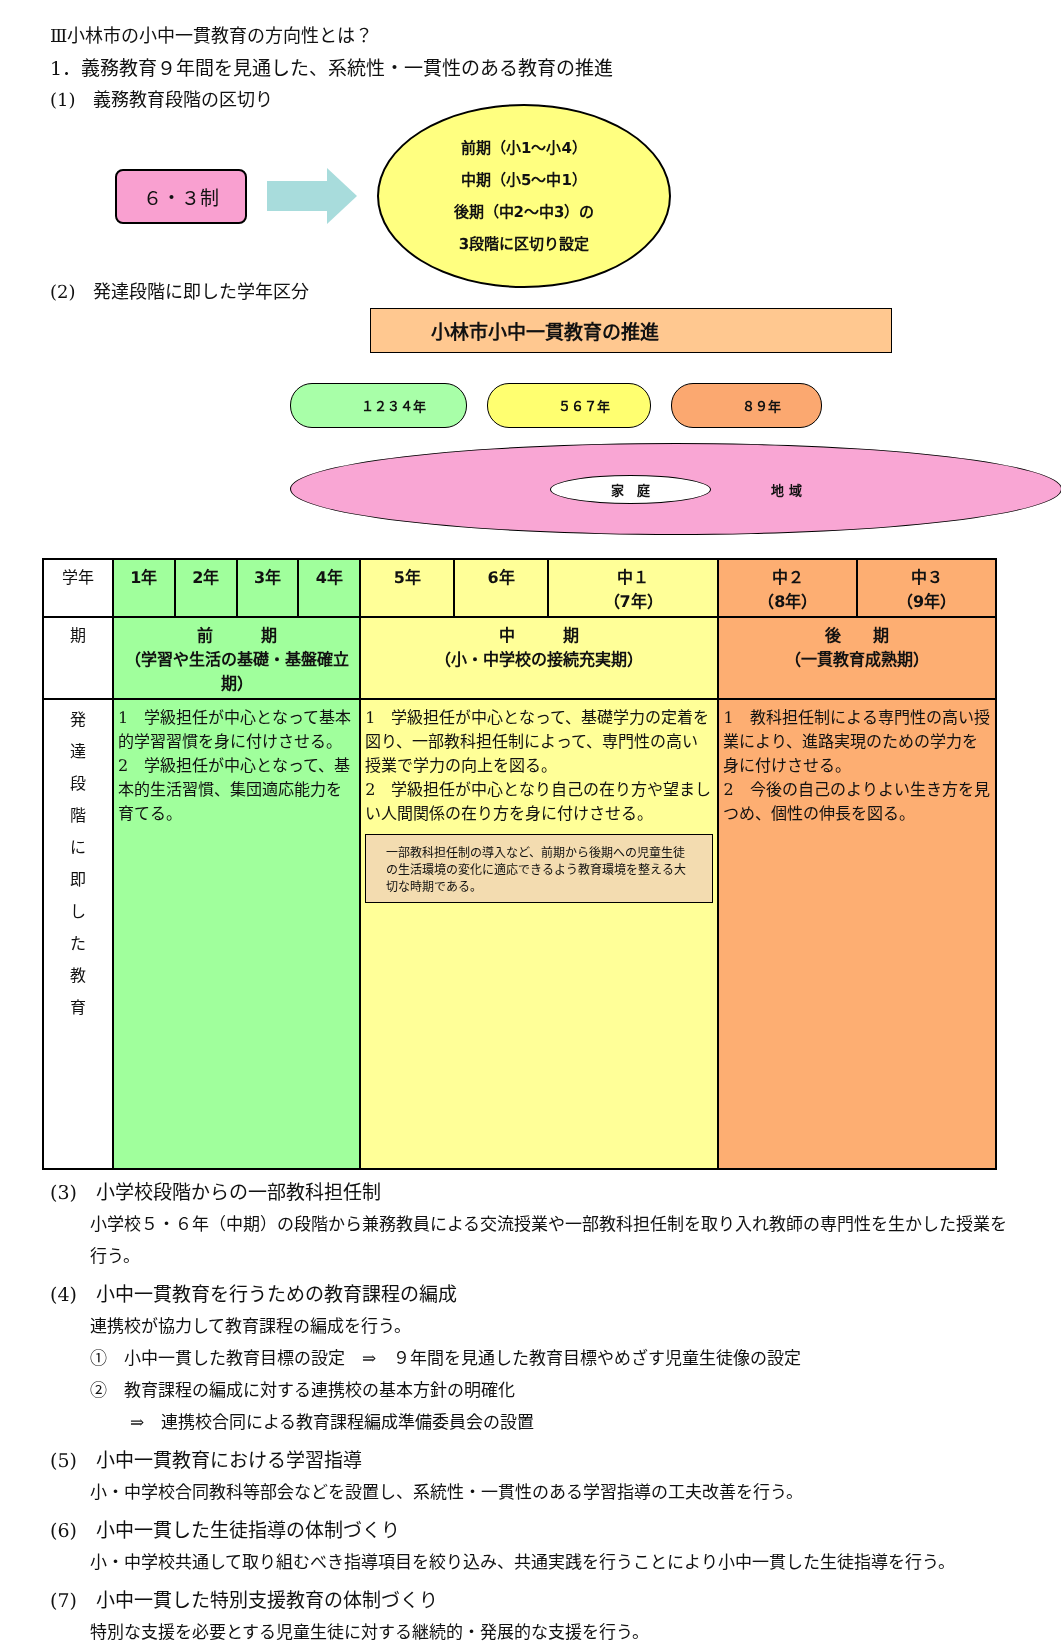Ⅲ小林市の小中一貫教育の方向性とは？
1．義務教育９年間を見通した、系統性・一貫性のある教育の推進
(1)　義務教育段階の区切り
６・３制
前期（小1～小4）
中期（小5～中1）
後期（中2～中3）の
3段階に区切り設定
(2)　発達段階に即した学年区分
小林市小中一貫教育の推進
１２３４年 ５６７年 ８９年
家　庭 地 域
| 学年 | 1年 | 2年 | 3年 | 4年 | 5年 | 6年 | 中１ （7年） | 中２ （8年） | 中３ （9年） |
| --- | --- | --- | --- | --- | --- | --- | --- | --- | --- |
| 期 | 前 期 （学習や生活の基礎・基盤確立期） | | | | 中 期 （小・中学校の接続充実期） | | | 後 期 （一貫教育成熟期） | |
| 発 達 段 階 に 即 し た 教 育 | 1 学級担任が中心となって基本的学習習慣を身に付けさせる。 2 学級担任が中心となって、基本的生活習慣、集団適応能力を育てる。 | | | | 1 学級担任が中心となって、基礎学力の定着を図り、一部教科担任制によって、専門性の高い授業で学力の向上を図る。 2 学級担任が中心となり自己の在り方や望ましい人間関係の在り方を身に付けさせる。 一部教科担任制の導入など、前期から後期への児童生徒の生活環境の変化に適応できるよう教育環境を整える大切な時期である。 | | | 1 教科担任制による専門性の高い授業により、進路実現のための学力を身に付けさせる。 2 今後の自己のよりよい生き方を見つめ、個性の伸長を図る。 | |
(3)　小学校段階からの一部教科担任制
小学校５・６年（中期）の段階から兼務教員による交流授業や一部教科担任制を取り入れ教師の専門性を生かした授業を行う。
(4)　小中一貫教育を行うための教育課程の編成
連携校が協力して教育課程の編成を行う。
①　小中一貫した教育目標の設定　⇒　９年間を見通した教育目標やめざす児童生徒像の設定
②　教育課程の編成に対する連携校の基本方針の明確化
⇒　連携校合同による教育課程編成準備委員会の設置
(5)　小中一貫教育における学習指導
小・中学校合同教科等部会などを設置し、系統性・一貫性のある学習指導の工夫改善を行う。
(6)　小中一貫した生徒指導の体制づくり
小・中学校共通して取り組むべき指導項目を絞り込み、共通実践を行うことにより小中一貫した生徒指導を行う。
(7)　小中一貫した特別支援教育の体制づくり
特別な支援を必要とする児童生徒に対する継続的・発展的な支援を行う。